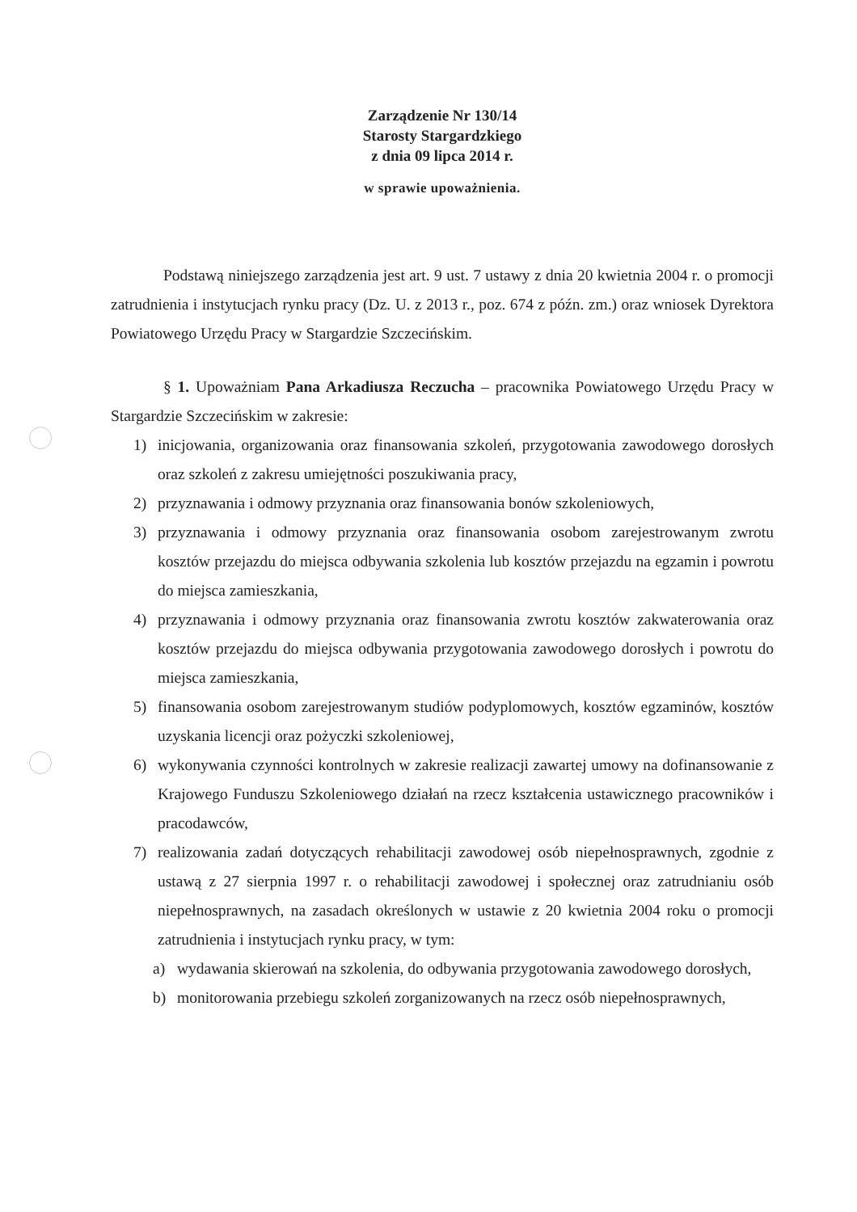Zarządzenie Nr 130/14
Starosty Stargardzkiego
z dnia 09 lipca 2014 r.
w sprawie upoważnienia.
Podstawą niniejszego zarządzenia jest art. 9 ust. 7 ustawy z dnia 20 kwietnia 2004 r. o promocji zatrudnienia i instytucjach rynku pracy (Dz. U. z 2013 r., poz. 674 z późn. zm.) oraz wniosek Dyrektora Powiatowego Urzędu Pracy w Stargardzie Szczecińskim.
§ 1. Upoważniam Pana Arkadiusza Reczucha – pracownika Powiatowego Urzędu Pracy w Stargardzie Szczecińskim w zakresie:
1) inicjowania, organizowania oraz finansowania szkoleń, przygotowania zawodowego dorosłych oraz szkoleń z zakresu umiejętności poszukiwania pracy,
2) przyznawania i odmowy przyznania oraz finansowania bonów szkoleniowych,
3) przyznawania i odmowy przyznania oraz finansowania osobom zarejestrowanym zwrotu kosztów przejazdu do miejsca odbywania szkolenia lub kosztów przejazdu na egzamin i powrotu do miejsca zamieszkania,
4) przyznawania i odmowy przyznania oraz finansowania zwrotu kosztów zakwaterowania oraz kosztów przejazdu do miejsca odbywania przygotowania zawodowego dorosłych i powrotu do miejsca zamieszkania,
5) finansowania osobom zarejestrowanym studiów podyplomowych, kosztów egzaminów, kosztów uzyskania licencji oraz pożyczki szkoleniowej,
6) wykonywania czynności kontrolnych w zakresie realizacji zawartej umowy na dofinansowanie z Krajowego Funduszu Szkoleniowego działań na rzecz kształcenia ustawicznego pracowników i pracodawców,
7) realizowania zadań dotyczących rehabilitacji zawodowej osób niepełnosprawnych, zgodnie z ustawą z 27 sierpnia 1997 r. o rehabilitacji zawodowej i społecznej oraz zatrudnianiu osób niepełnosprawnych, na zasadach określonych w ustawie z 20 kwietnia 2004 roku o promocji zatrudnienia i instytucjach rynku pracy, w tym:
a) wydawania skierowań na szkolenia, do odbywania przygotowania zawodowego dorosłych,
b) monitorowania przebiegu szkoleń zorganizowanych na rzecz osób niepełnosprawnych,